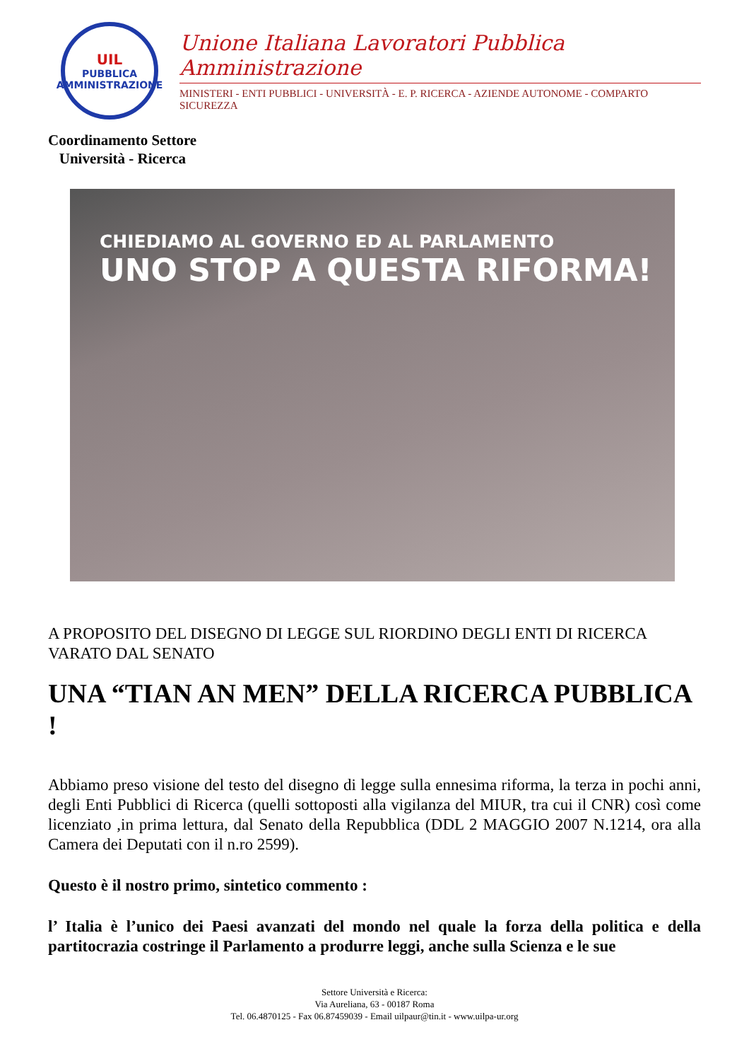UIL
PUBBLICA
AMMINISTRAZIONE
Unione Italiana Lavoratori Pubblica Amministrazione
MINISTERI - ENTI PUBBLICI - UNIVERSITÀ - E. P. RICERCA - AZIENDE AUTONOME - COMPARTO SICUREZZA
Coordinamento Settore
Università - Ricerca
CHIEDIAMO AL GOVERNO ED AL PARLAMENTO
UNO STOP A QUESTA RIFORMA!
A PROPOSITO DEL DISEGNO DI LEGGE SUL RIORDINO DEGLI ENTI DI RICERCA VARATO DAL SENATO
UNA “TIAN AN MEN” DELLA RICERCA PUBBLICA !
Abbiamo preso visione del testo del disegno di legge sulla ennesima riforma, la terza in pochi anni, degli Enti Pubblici di Ricerca (quelli sottoposti alla vigilanza del MIUR, tra cui il CNR) così come licenziato ,in prima lettura, dal Senato della Repubblica (DDL 2 MAGGIO 2007 N.1214, ora alla Camera dei Deputati con il n.ro 2599).
Questo è il nostro primo, sintetico commento :
l’ Italia è l’unico dei Paesi avanzati del mondo nel quale la forza della politica e della partitocrazia costringe il Parlamento a produrre leggi, anche sulla Scienza e le sue
Settore Università e Ricerca:
Via Aureliana, 63 - 00187 Roma
Tel. 06.4870125 - Fax 06.87459039 - Email uilpaur@tin.it - www.uilpa-ur.org